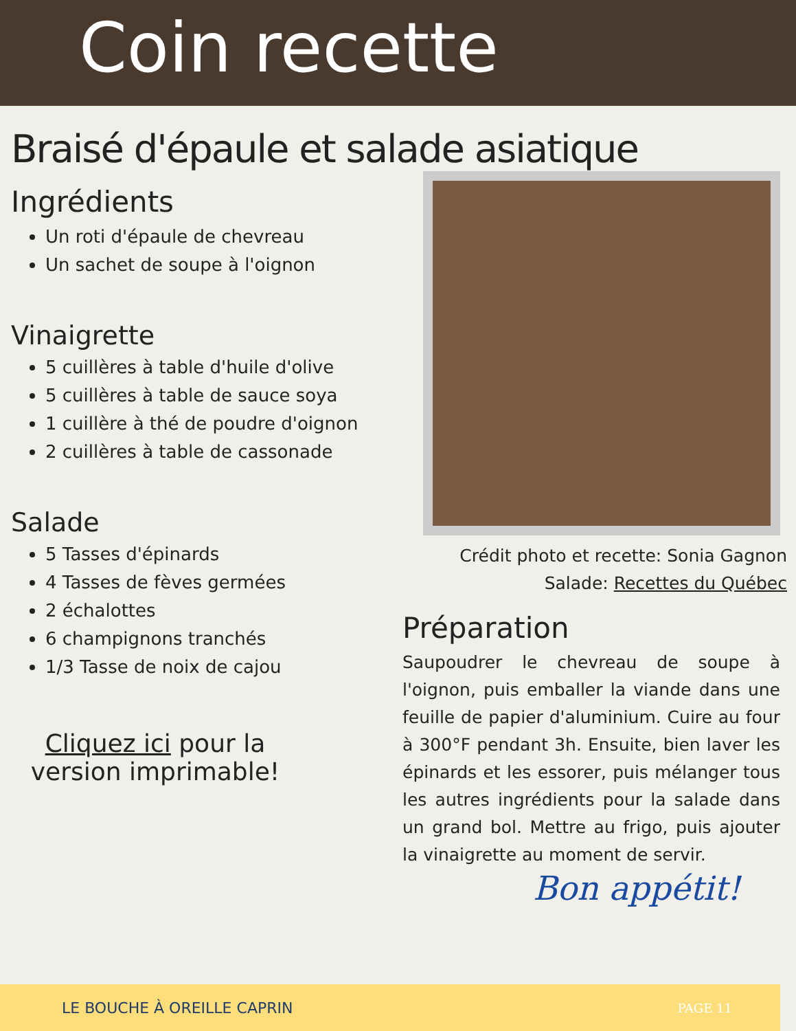Coin recette
Braisé d'épaule et salade asiatique
Ingrédients
Un roti d'épaule de chevreau
Un sachet de soupe à l'oignon
Vinaigrette
5 cuillères à table d'huile d'olive
5 cuillères à table de sauce soya
1 cuillère à thé de poudre d'oignon
2 cuillères à table de cassonade
Salade
5 Tasses d'épinards
4 Tasses de fèves germées
2 échalottes
6 champignons tranchés
1/3 Tasse de noix de cajou
Cliquez ici pour la version imprimable!
Crédit photo et recette: Sonia Gagnon
Salade: Recettes du Québec
Préparation
Saupoudrer le chevreau de soupe à l'oignon, puis emballer la viande dans une feuille de papier d'aluminium. Cuire au four à 300°F pendant 3h. Ensuite, bien laver les épinards et les essorer, puis mélanger tous les autres ingrédients pour la salade dans un grand bol. Mettre au frigo, puis ajouter la vinaigrette au moment de servir.
Bon appétit!
LE BOUCHE À OREILLE CAPRIN PAGE 11